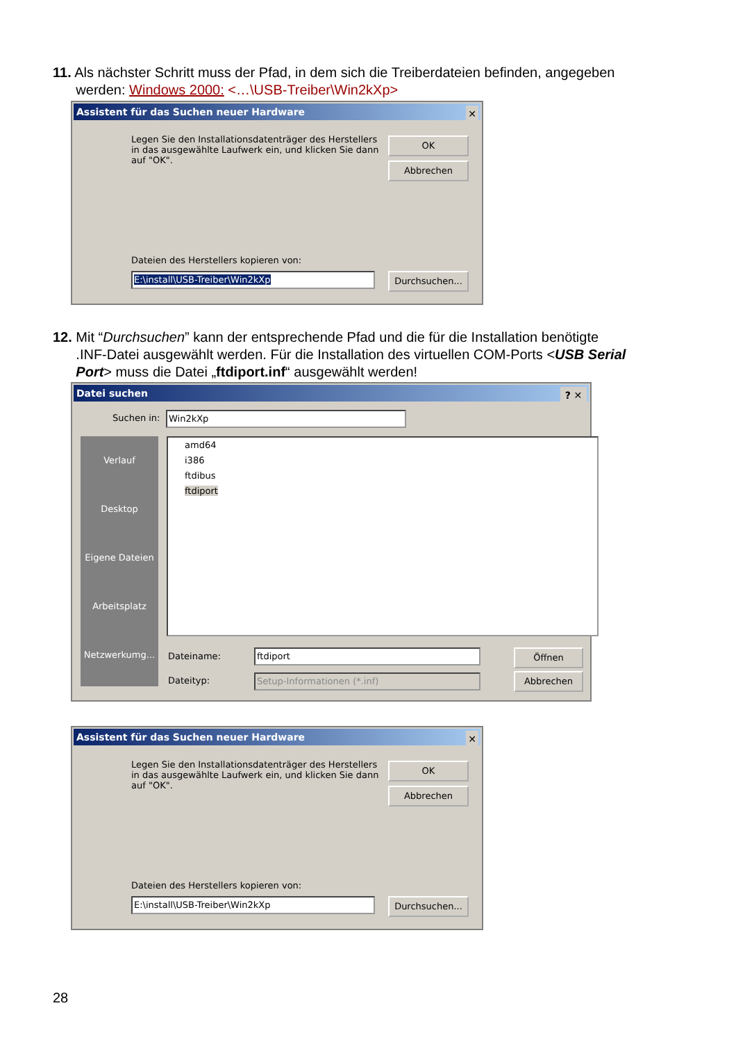11. Als nächster Schritt muss der Pfad, in dem sich die Treiberdateien befinden, angegeben
werden: Windows 2000: <…\USB-Treiber\Win2kXp>
Assistent für das Suchen neuer Hardware ✕
Legen Sie den Installationsdatenträger des Herstellers in das ausgewählte Laufwerk ein, und klicken Sie dann auf "OK".
OK
Abbrechen
Dateien des Herstellers kopieren von:
E:\install\USB-Treiber\Win2kXp Durchsuchen...
12. Mit “Durchsuchen” kann der entsprechende Pfad und die für die Installation benötigte
.INF-Datei ausgewählt werden. Für die Installation des virtuellen COM-Ports <USB Serial
Port> muss die Datei „ftdiport.inf“ ausgewählt werden!
Datei suchen ? ✕
Suchen in: Win2kXp
Verlauf
Desktop
Eigene Dateien
Arbeitsplatz
Netzwerkumg...
amd64
i386
ftdibus
ftdiport
Dateiname: ftdiport
Dateityp: Setup-Informationen (*.inf)
Öffnen
Abbrechen
Assistent für das Suchen neuer Hardware ✕
Legen Sie den Installationsdatenträger des Herstellers in das ausgewählte Laufwerk ein, und klicken Sie dann auf "OK".
OK
Abbrechen
Dateien des Herstellers kopieren von:
E:\install\USB-Treiber\Win2kXp Durchsuchen...
28